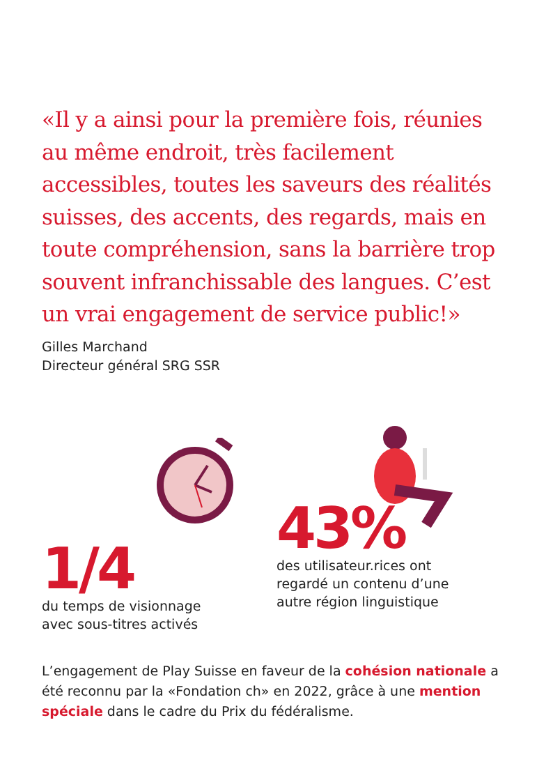«Il y a ainsi pour la première fois, réunies au même endroit, très facilement accessibles, toutes les saveurs des réalités suisses, des accents, des regards, mais en toute compréhension, sans la barrière trop souvent infranchissable des langues. C’est un vrai engagement de service public!»
Gilles Marchand
Directeur général SRG SSR
1/4
du temps de visionnage
avec sous-titres activés
43%
des utilisateur.rices ont
regardé un contenu d’une
autre région linguistique
L’engagement de Play Suisse en faveur de la cohésion nationale a été reconnu par la «Fondation ch» en 2022, grâce à une mention spéciale dans le cadre du Prix du fédéralisme.